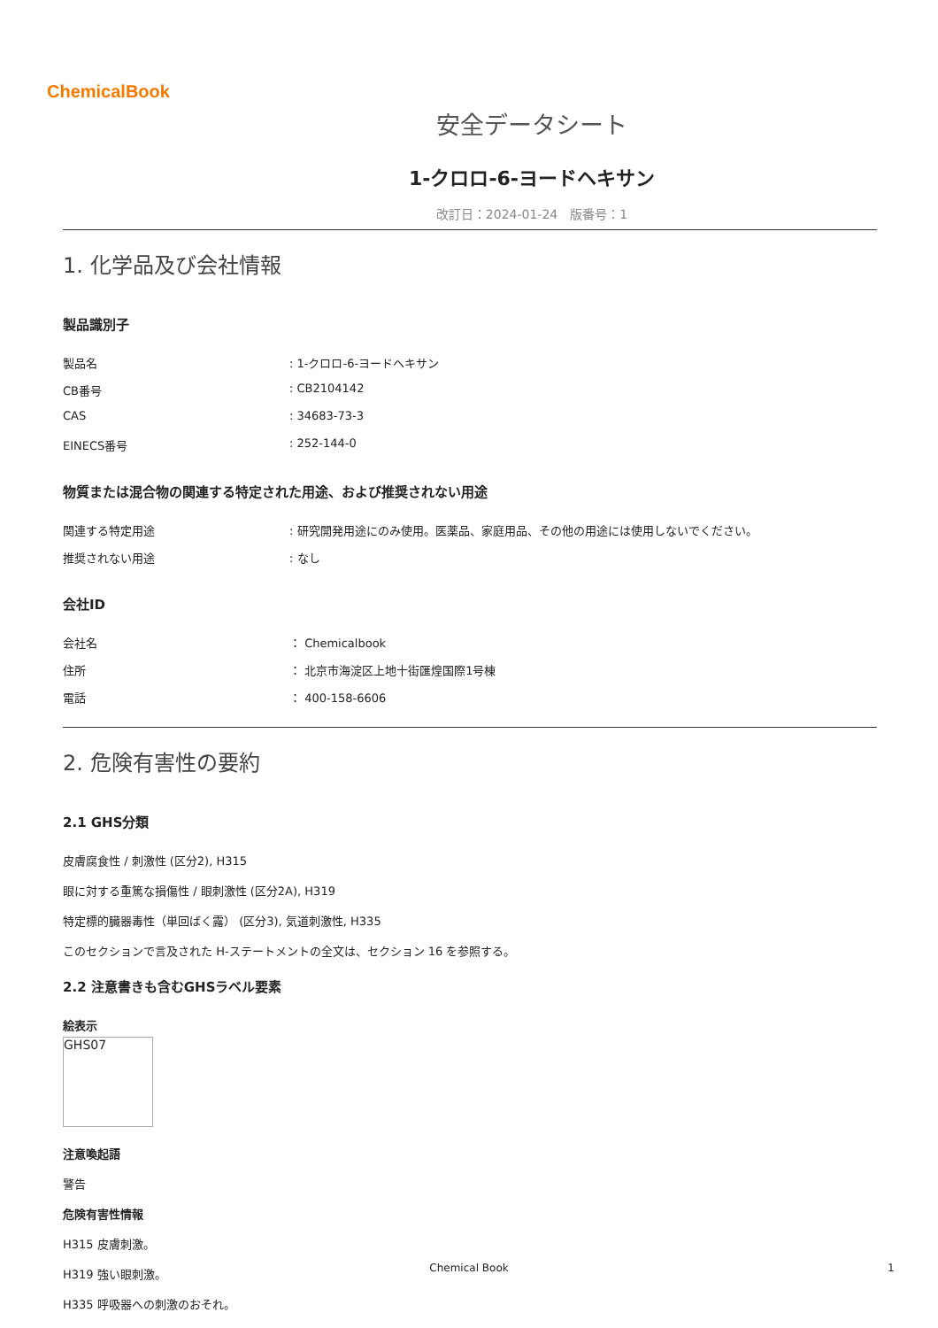ChemicalBook
安全データシート
1-クロロ-6-ヨードヘキサン
改訂日：2024-01-24　版番号：1
1. 化学品及び会社情報
製品識別子
製品名 : 1-クロロ-6-ヨードヘキサン
CB番号 : CB2104142
CAS : 34683-73-3
EINECS番号 : 252-144-0
物質または混合物の関連する特定された用途、および推奨されない用途
関連する特定用途 : 研究開発用途にのみ使用。医薬品、家庭用品、その他の用途には使用しないでください。
推奨されない用途 : なし
会社ID
会社名 ： Chemicalbook
住所 ： 北京市海淀区上地十街匯煌国際1号棟
電話 ： 400-158-6606
2. 危険有害性の要約
2.1 GHS分類
皮膚腐食性 / 刺激性 (区分2), H315
眼に対する重篤な損傷性 / 眼刺激性 (区分2A), H319
特定標的臓器毒性（単回ばく露） (区分3), 気道刺激性, H335
このセクションで言及された H-ステートメントの全文は、セクション 16 を参照する。
2.2 注意書きも含むGHSラベル要素
絵表示
GHS07
注意喚起語
警告
危険有害性情報
H315 皮膚刺激。
H319 強い眼刺激。
H335 呼吸器への刺激のおそれ。
Chemical Book 1